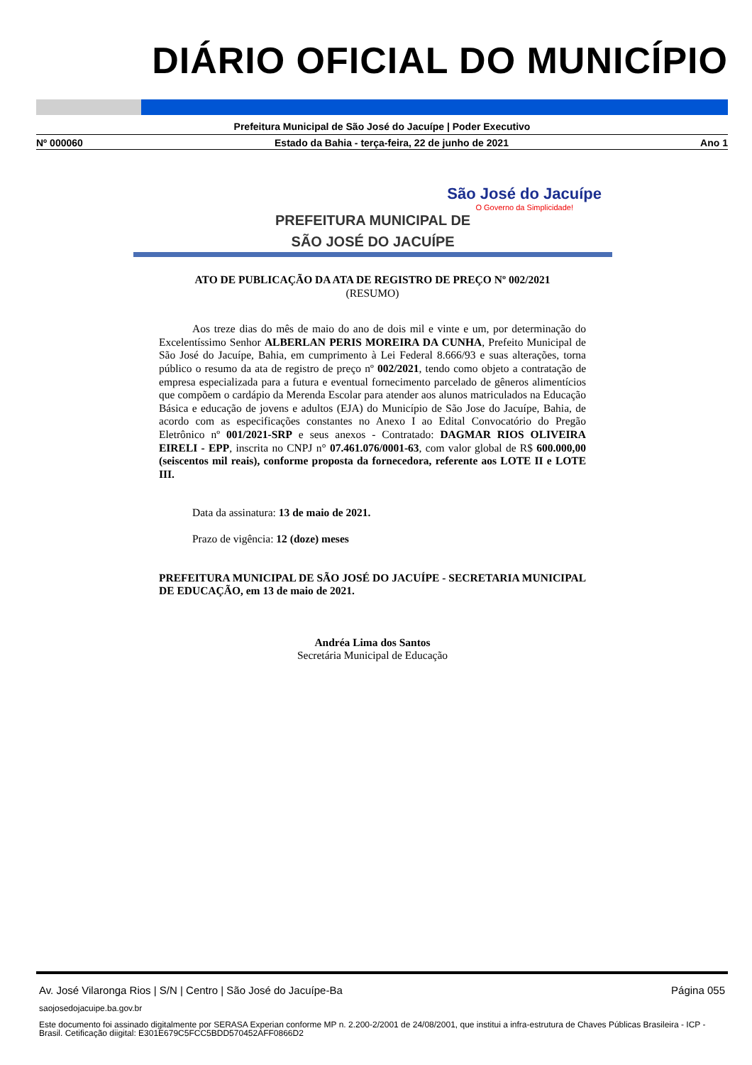DIÁRIO OFICIAL DO MUNICÍPIO
Prefeitura Municipal de São José do Jacuípe | Poder Executivo
Nº 000060 Estado da Bahia - terça-feira, 22 de junho de 2021 Ano 1
PREFEITURA MUNICIPAL DE
SÃO JOSÉ DO JACUÍPE
São José do Jacuípe
O Governo da Simplicidade!
ATO DE PUBLICAÇÃO DA ATA DE REGISTRO DE PREÇO Nº 002/2021
(RESUMO)
Aos treze dias do mês de maio do ano de dois mil e vinte e um, por determinação do Excelentíssimo Senhor ALBERLAN PERIS MOREIRA DA CUNHA, Prefeito Municipal de São José do Jacuípe, Bahia, em cumprimento à Lei Federal 8.666/93 e suas alterações, torna público o resumo da ata de registro de preço nº 002/2021, tendo como objeto a contratação de empresa especializada para a futura e eventual fornecimento parcelado de gêneros alimentícios que compõem o cardápio da Merenda Escolar para atender aos alunos matriculados na Educação Básica e educação de jovens e adultos (EJA) do Município de São Jose do Jacuípe, Bahia, de acordo com as especificações constantes no Anexo I ao Edital Convocatório do Pregão Eletrônico nº 001/2021-SRP e seus anexos - Contratado: DAGMAR RIOS OLIVEIRA EIRELI - EPP, inscrita no CNPJ n° 07.461.076/0001-63, com valor global de R$ 600.000,00 (seiscentos mil reais), conforme proposta da fornecedora, referente aos LOTE II e LOTE III.
Data da assinatura: 13 de maio de 2021.
Prazo de vigência: 12 (doze) meses
PREFEITURA MUNICIPAL DE SÃO JOSÉ DO JACUÍPE - SECRETARIA MUNICIPAL DE EDUCAÇÃO, em 13 de maio de 2021.
Andréa Lima dos Santos
Secretária Municipal de Educação
Av. José Vilaronga Rios | S/N | Centro | São José do Jacuípe-Ba Página 055
saojosedojacuipe.ba.gov.br
Este documento foi assinado digitalmente por SERASA Experian conforme MP n. 2.200-2/2001 de 24/08/2001, que institui a infra-estrutura de Chaves Públicas Brasileira - ICP - Brasil. Cetificação diigital: E301E679C5FCC5BDD570452AFF0866D2